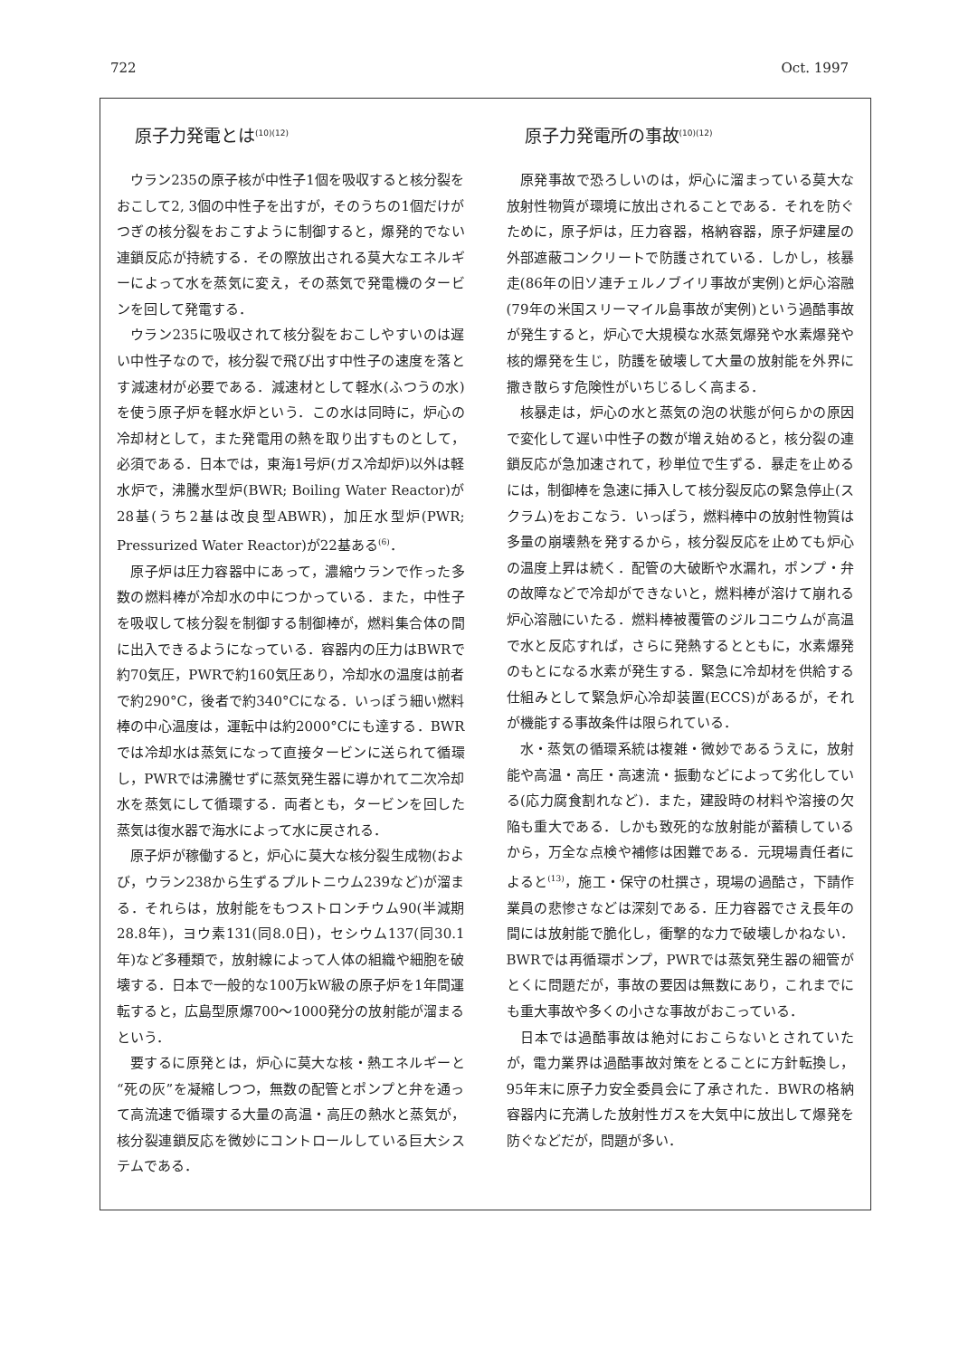722 Oct. 1997
原子力発電とは<sup>(10)(12)</sup>
ウラン235の原子核が中性子1個を吸収すると核分裂をおこして2, 3個の中性子を出すが，そのうちの1個だけがつぎの核分裂をおこすように制御すると，爆発的でない連鎖反応が持続する．その際放出される莫大なエネルギーによって水を蒸気に変え，その蒸気で発電機のタービンを回して発電する．
ウラン235に吸収されて核分裂をおこしやすいのは遅い中性子なので，核分裂で飛び出す中性子の速度を落とす減速材が必要である．減速材として軽水(ふつうの水)を使う原子炉を軽水炉という．この水は同時に，炉心の冷却材として，また発電用の熱を取り出すものとして，必須である．日本では，東海1号炉(ガス冷却炉)以外は軽水炉で，沸騰水型炉(BWR; Boiling Water Reactor)が28基(うち2基は改良型ABWR)，加圧水型炉(PWR; Pressurized Water Reactor)が22基ある<sup>(6)</sup>．
原子炉は圧力容器中にあって，濃縮ウランで作った多数の燃料棒が冷却水の中につかっている．また，中性子を吸収して核分裂を制御する制御棒が，燃料集合体の間に出入できるようになっている．容器内の圧力はBWRで約70気圧，PWRで約160気圧あり，冷却水の温度は前者で約290°C，後者で約340°Cになる．いっぽう細い燃料棒の中心温度は，運転中は約2000°Cにも達する．BWRでは冷却水は蒸気になって直接タービンに送られて循環し，PWRでは沸騰せずに蒸気発生器に導かれて二次冷却水を蒸気にして循環する．両者とも，タービンを回した蒸気は復水器で海水によって水に戻される．
原子炉が稼働すると，炉心に莫大な核分裂生成物(および，ウラン238から生ずるプルトニウム239など)が溜まる．それらは，放射能をもつストロンチウム90(半減期28.8年)，ヨウ素131(同8.0日)，セシウム137(同30.1年)など多種類で，放射線によって人体の組織や細胞を破壊する．日本で一般的な100万kW級の原子炉を1年間運転すると，広島型原爆700〜1000発分の放射能が溜まるという．
要するに原発とは，炉心に莫大な核・熱エネルギーと“死の灰”を凝縮しつつ，無数の配管とポンプと弁を通って高流速で循環する大量の高温・高圧の熱水と蒸気が，核分裂連鎖反応を微妙にコントロールしている巨大システムである．
原子力発電所の事故<sup>(10)(12)</sup>
原発事故で恐ろしいのは，炉心に溜まっている莫大な放射性物質が環境に放出されることである．それを防ぐために，原子炉は，圧力容器，格納容器，原子炉建屋の外部遮蔽コンクリートで防護されている．しかし，核暴走(86年の旧ソ連チェルノブイリ事故が実例)と炉心溶融(79年の米国スリーマイル島事故が実例)という過酷事故が発生すると，炉心で大規模な水蒸気爆発や水素爆発や核的爆発を生じ，防護を破壊して大量の放射能を外界に撒き散らす危険性がいちじるしく高まる．
核暴走は，炉心の水と蒸気の泡の状態が何らかの原因で変化して遅い中性子の数が増え始めると，核分裂の連鎖反応が急加速されて，秒単位で生ずる．暴走を止めるには，制御棒を急速に挿入して核分裂反応の緊急停止(スクラム)をおこなう．いっぽう，燃料棒中の放射性物質は多量の崩壊熱を発するから，核分裂反応を止めても炉心の温度上昇は続く．配管の大破断や水漏れ，ポンプ・弁の故障などで冷却ができないと，燃料棒が溶けて崩れる炉心溶融にいたる．燃料棒被覆管のジルコニウムが高温で水と反応すれば，さらに発熱するとともに，水素爆発のもとになる水素が発生する．緊急に冷却材を供給する仕組みとして緊急炉心冷却装置(ECCS)があるが，それが機能する事故条件は限られている．
水・蒸気の循環系統は複雑・微妙であるうえに，放射能や高温・高圧・高速流・振動などによって劣化している(応力腐食割れなど)．また，建設時の材料や溶接の欠陥も重大である．しかも致死的な放射能が蓄積しているから，万全な点検や補修は困難である．元現場責任者によると<sup>(13)</sup>，施工・保守の杜撰さ，現場の過酷さ，下請作業員の悲惨さなどは深刻である．圧力容器でさえ長年の間には放射能で脆化し，衝撃的な力で破壊しかねない．BWRでは再循環ポンプ，PWRでは蒸気発生器の細管がとくに問題だが，事故の要因は無数にあり，これまでにも重大事故や多くの小さな事故がおこっている．
日本では過酷事故は絶対におこらないとされていたが，電力業界は過酷事故対策をとることに方針転換し，95年末に原子力安全委員会に了承された．BWRの格納容器内に充満した放射性ガスを大気中に放出して爆発を防ぐなどだが，問題が多い．